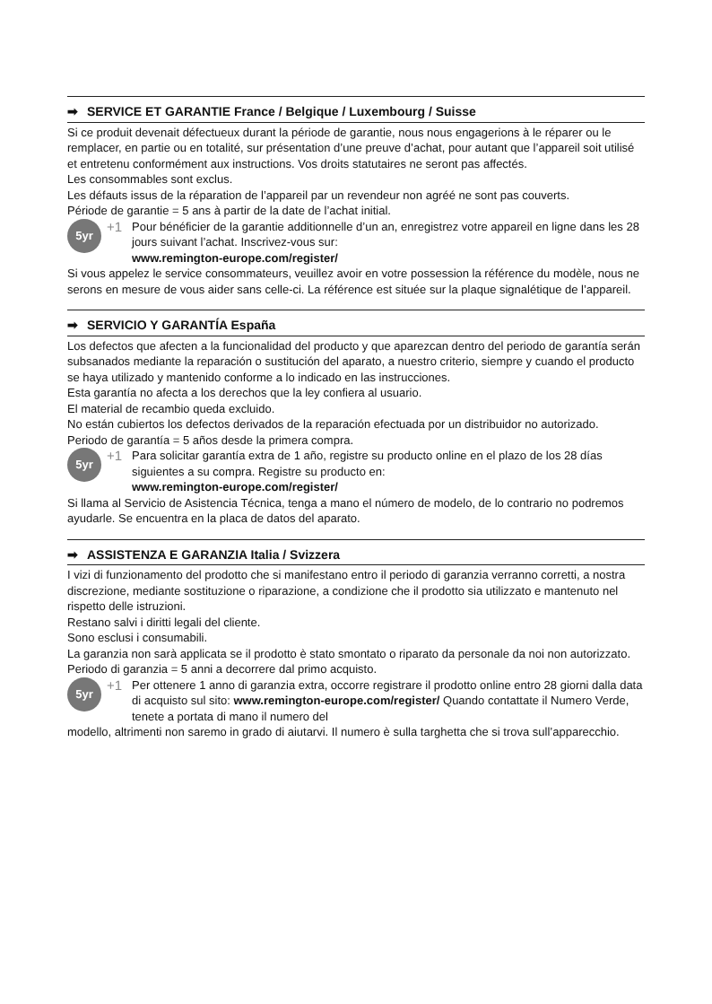➡ SERVICE ET GARANTIE France / Belgique / Luxembourg / Suisse
Si ce produit devenait défectueux durant la période de garantie, nous nous engagerions à le réparer ou le remplacer, en partie ou en totalité, sur présentation d’une preuve d’achat, pour autant que l’appareil soit utilisé et entretenu conformément aux instructions. Vos droits statutaires ne seront pas affectés.
Les consommables sont exclus.
Les défauts issus de la réparation de l’appareil par un revendeur non agréé ne sont pas couverts.
Période de garantie = 5 ans à partir de la date de l’achat initial.
5yr
+1
Pour bénéficier de la garantie additionnelle d’un an, enregistrez votre appareil en ligne dans les 28 jours suivant l’achat. Inscrivez-vous sur:
www.remington-europe.com/register/
Si vous appelez le service consommateurs, veuillez avoir en votre possession la référence du modèle, nous ne serons en mesure de vous aider sans celle-ci. La référence est située sur la plaque signalétique de l’appareil.
➡ SERVICIO Y GARANTÍA España
Los defectos que afecten a la funcionalidad del producto y que aparezcan dentro del periodo de garantía serán subsanados mediante la reparación o sustitución del aparato, a nuestro criterio, siempre y cuando el producto se haya utilizado y mantenido conforme a lo indicado en las instrucciones.
Esta garantía no afecta a los derechos que la ley confiera al usuario.
El material de recambio queda excluido.
No están cubiertos los defectos derivados de la reparación efectuada por un distribuidor no autorizado.
Periodo de garantía = 5 años desde la primera compra.
5yr
+1
Para solicitar garantía extra de 1 año, registre su producto online en el plazo de los 28 días siguientes a su compra. Registre su producto en:
www.remington-europe.com/register/
Si llama al Servicio de Asistencia Técnica, tenga a mano el número de modelo, de lo contrario no podremos ayudarle. Se encuentra en la placa de datos del aparato.
➡ ASSISTENZA E GARANZIA Italia / Svizzera
I vizi di funzionamento del prodotto che si manifestano entro il periodo di garanzia verranno corretti, a nostra discrezione, mediante sostituzione o riparazione, a condizione che il prodotto sia utilizzato e mantenuto nel rispetto delle istruzioni.
Restano salvi i diritti legali del cliente.
Sono esclusi i consumabili.
La garanzia non sarà applicata se il prodotto è stato smontato o riparato da personale da noi non autorizzato.
Periodo di garanzia = 5 anni a decorrere dal primo acquisto.
5yr
+1
Per ottenere 1 anno di garanzia extra, occorre registrare il prodotto online entro 28 giorni dalla data di acquisto sul sito: www.remington-europe.com/register/ Quando contattate il Numero Verde, tenete a portata di mano il numero del
modello, altrimenti non saremo in grado di aiutarvi. Il numero è sulla targhetta che si trova sull’apparecchio.